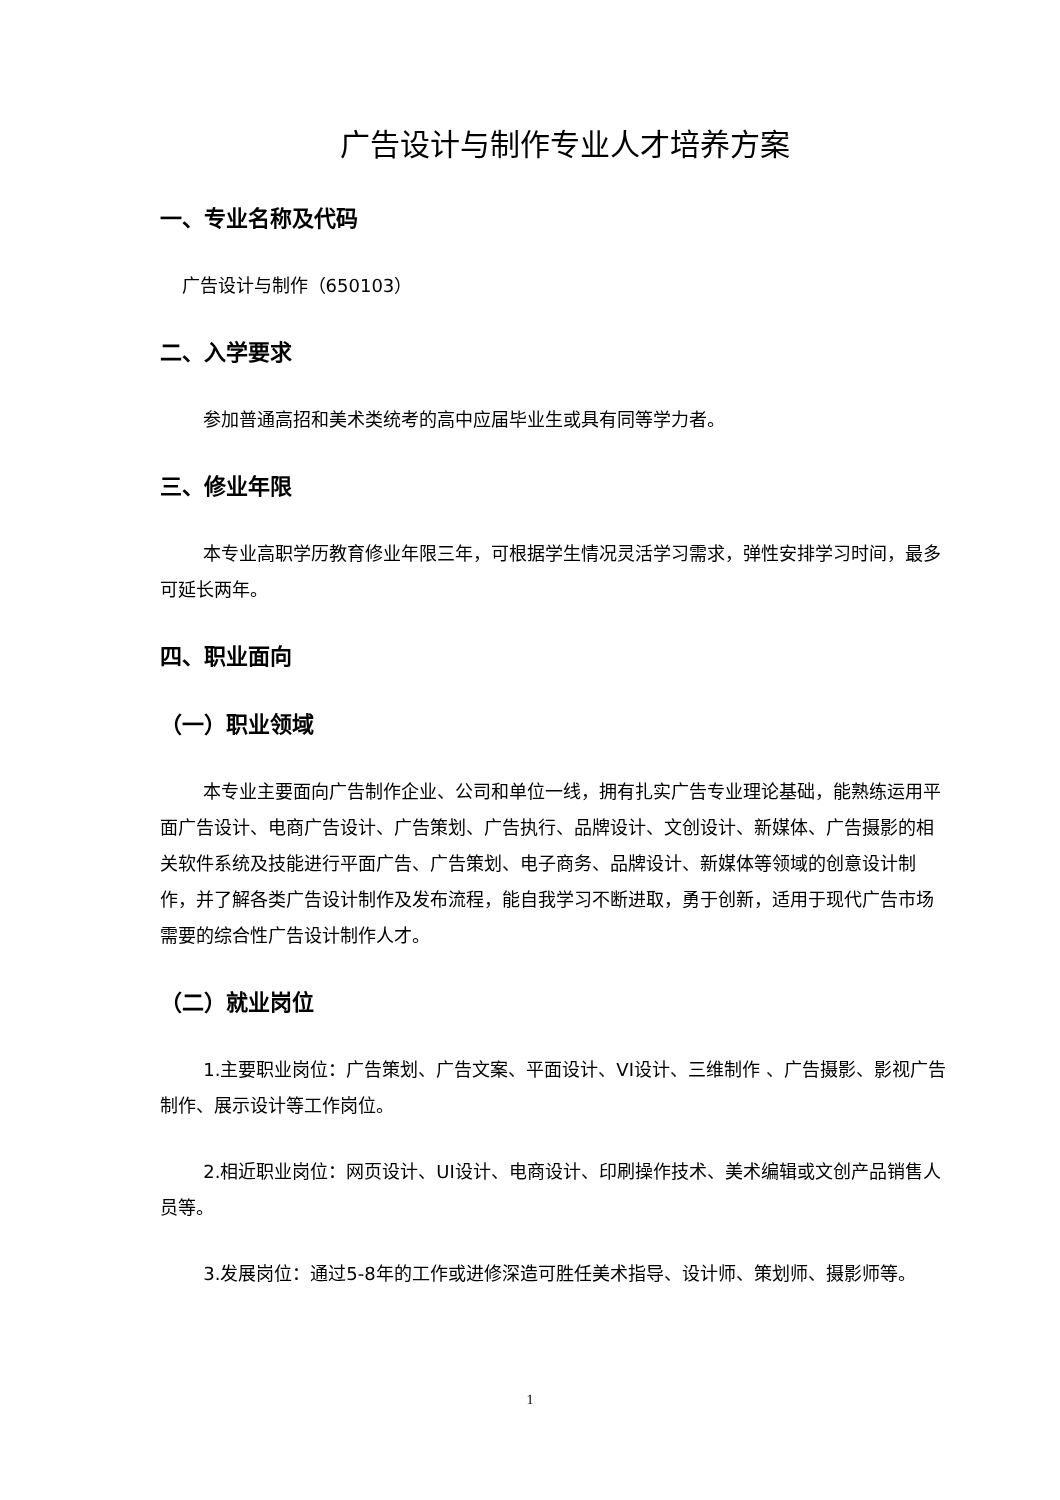广告设计与制作专业人才培养方案
一、专业名称及代码
广告设计与制作（650103）
二、入学要求
参加普通高招和美术类统考的高中应届毕业生或具有同等学力者。
三、修业年限
本专业高职学历教育修业年限三年，可根据学生情况灵活学习需求，弹性安排学习时间，最多可延长两年。
四、职业面向
（一）职业领域
本专业主要面向广告制作企业、公司和单位一线，拥有扎实广告专业理论基础，能熟练运用平面广告设计、电商广告设计、广告策划、广告执行、品牌设计、文创设计、新媒体、广告摄影的相关软件系统及技能进行平面广告、广告策划、电子商务、品牌设计、新媒体等领域的创意设计制作，并了解各类广告设计制作及发布流程，能自我学习不断进取，勇于创新，适用于现代广告市场需要的综合性广告设计制作人才。
（二）就业岗位
1.主要职业岗位：广告策划、广告文案、平面设计、VI设计、三维制作 、广告摄影、影视广告制作、展示设计等工作岗位。
2.相近职业岗位：网页设计、UI设计、电商设计、印刷操作技术、美术编辑或文创产品销售人员等。
3.发展岗位：通过5-8年的工作或进修深造可胜任美术指导、设计师、策划师、摄影师等。
1